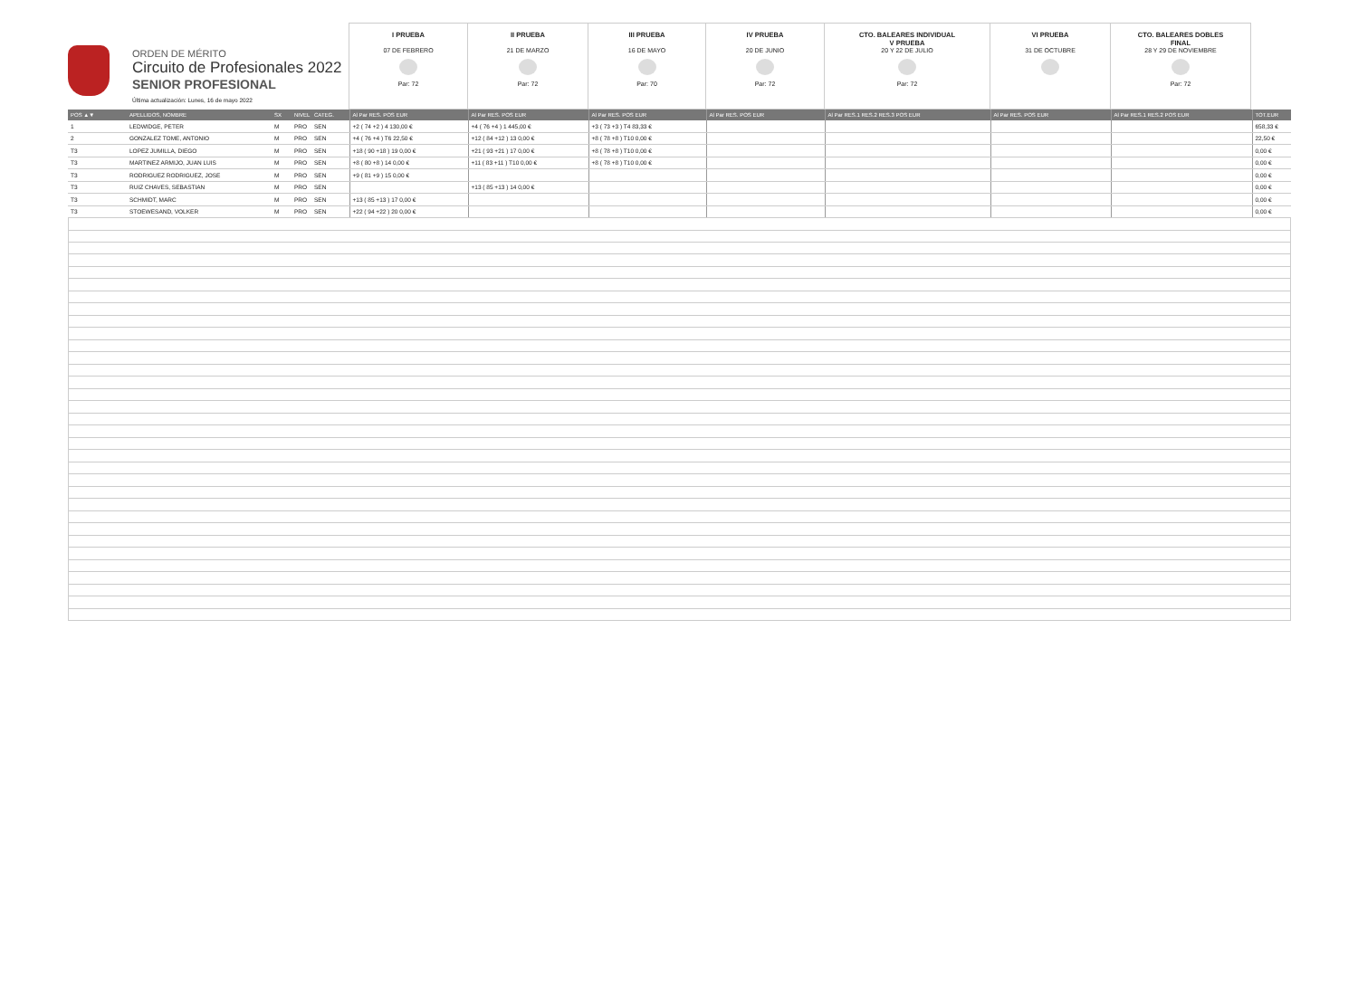ORDEN DE MÉRITO
Circuito de Profesionales 2022
SENIOR PROFESIONAL
Última actualización: Lunes, 16 de mayo 2022
I PRUEBA
07 DE FEBRERO
Par: 72
II PRUEBA
21 DE MARZO
Par: 72
III PRUEBA
16 DE MAYO
Par: 70
IV PRUEBA
20 DE JUNIO
Par: 72
CTO. BALEARES INDIVIDUAL
V PRUEBA
20 Y 22 DE JULIO
Par: 72
VI PRUEBA
31 DE OCTUBRE
CTO. BALEARES DOBLES
FINAL
28 Y 29 DE NOVIEMBRE
Par: 72
| POS ▲▼ | APELLIDOS, NOMBRE | SX | NIVEL | CATEG. | Al Par RES. POS EUR | Al Par RES. POS EUR | Al Par RES. POS EUR | Al Par RES. POS EUR | Al Par RES.1 RES.2 RES.3 POS EUR | Al Par RES. POS EUR | Al Par RES.1 RES.2 POS EUR | TOT.EUR |
| --- | --- | --- | --- | --- | --- | --- | --- | --- | --- | --- | --- | --- |
| 1 | LEDWIDGE, PETER | M | PRO | SEN | +2 ( 74 +2 ) 4 130,00 € | +4 ( 76 +4 ) 1 445,00 € | +3 ( 73 +3 ) T4 83,33 € | | | | | 658,33 € |
| 2 | GONZALEZ TOME, ANTONIO | M | PRO | SEN | +4 ( 76 +4 ) T6 22,50 € | +12 ( 84 +12 ) 13 0,00 € | +8 ( 78 +8 ) T10 0,00 € | | | | | 22,50 € |
| T3 | LOPEZ JUMILLA, DIEGO | M | PRO | SEN | +18 ( 90 +18 ) 19 0,00 € | +21 ( 93 +21 ) 17 0,00 € | +8 ( 78 +8 ) T10 0,00 € | | | | | 0,00 € |
| T3 | MARTINEZ ARMIJO, JUAN LUIS | M | PRO | SEN | +8 ( 80 +8 ) 14 0,00 € | +11 ( 83 +11 ) T10 0,00 € | +8 ( 78 +8 ) T10 0,00 € | | | | | 0,00 € |
| T3 | RODRIGUEZ RODRIGUEZ, JOSE | M | PRO | SEN | +9 ( 81 +9 ) 15 0,00 € | | | | | | | 0,00 € |
| T3 | RUIZ CHAVES, SEBASTIAN | M | PRO | SEN | | +13 ( 85 +13 ) 14 0,00 € | | | | | | 0,00 € |
| T3 | SCHMIDT, MARC | M | PRO | SEN | +13 ( 85 +13 ) 17 0,00 € | | | | | | | 0,00 € |
| T3 | STOEWESAND, VOLKER | M | PRO | SEN | +22 ( 94 +22 ) 20 0,00 € | | | | | | | 0,00 € |